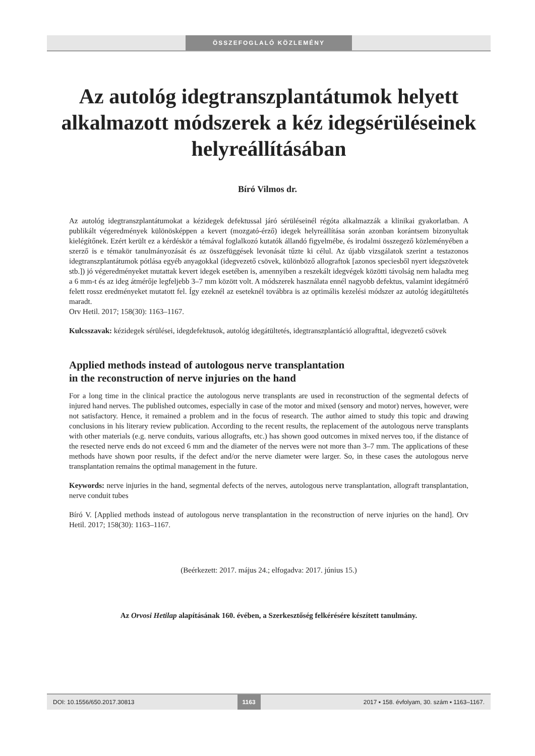ÖSSZEFOGLALÓ KÖZLEMÉNY
Az autológ idegtranszplantátumok helyett alkalmazott módszerek a kéz idegsérüléseinek helyreállításában
Bíró Vilmos dr.
Az autológ idegtranszplantátumokat a kézidegek defektussal járó sérüléseinél régóta alkalmazzák a klinikai gyakorlatban. A publikált végeredmények különösképpen a kevert (mozgató-érző) idegek helyreállítása során azonban korántsem bizonyultak kielégítőnek. Ezért került ez a kérdéskör a témával foglalkozó kutatók állandó figyelmébe, és irodalmi összegező közleményében a szerző is e témakör tanulmányozását és az összefüggések levonását tűzte ki célul. Az újabb vizsgálatok szerint a testazonos idegtranszplantátumok pótlása egyéb anyagokkal (idegvezető csövek, különböző allograftok [azonos speciesből nyert idegszövetek stb.]) jó végeredményeket mutattak kevert idegek esetében is, amennyiben a reszekált idegvégek közötti távolság nem haladta meg a 6 mm-t és az ideg átmérője legfeljebb 3–7 mm között volt. A módszerek használata ennél nagyobb defektus, valamint idegátmérő felett rossz eredményeket mutatott fel. Így ezeknél az eseteknél továbbra is az optimális kezelési módszer az autológ idegátültetés maradt.
Orv Hetil. 2017; 158(30): 1163–1167.
Kulcsszavak: kézidegek sérülései, idegdefektusok, autológ idegátültetés, idegtranszplantáció allografttal, idegvezető csövek
Applied methods instead of autologous nerve transplantation
in the reconstruction of nerve injuries on the hand
For a long time in the clinical practice the autologous nerve transplants are used in reconstruction of the segmental defects of injured hand nerves. The published outcomes, especially in case of the motor and mixed (sensory and motor) nerves, however, were not satisfactory. Hence, it remained a problem and in the focus of research. The author aimed to study this topic and drawing conclusions in his literary review publication. According to the recent results, the replacement of the autologous nerve transplants with other materials (e.g. nerve conduits, various allografts, etc.) has shown good outcomes in mixed nerves too, if the distance of the resected nerve ends do not exceed 6 mm and the diameter of the nerves were not more than 3–7 mm. The applications of these methods have shown poor results, if the defect and/or the nerve diameter were larger. So, in these cases the autologous nerve transplantation remains the optimal management in the future.
Keywords: nerve injuries in the hand, segmental defects of the nerves, autologous nerve transplantation, allograft transplantation, nerve conduit tubes
Bíró V. [Applied methods instead of autologous nerve transplantation in the reconstruction of nerve injuries on the hand]. Orv Hetil. 2017; 158(30): 1163–1167.
(Beérkezett: 2017. május 24.; elfogadva: 2017. június 15.)
Az Orvosi Hetilap alapításának 160. évében, a Szerkesztőség felkérésére készített tanulmány.
DOI: 10.1556/650.2017.30813 1163 2017 ▪ 158. évfolyam, 30. szám ▪ 1163–1167.